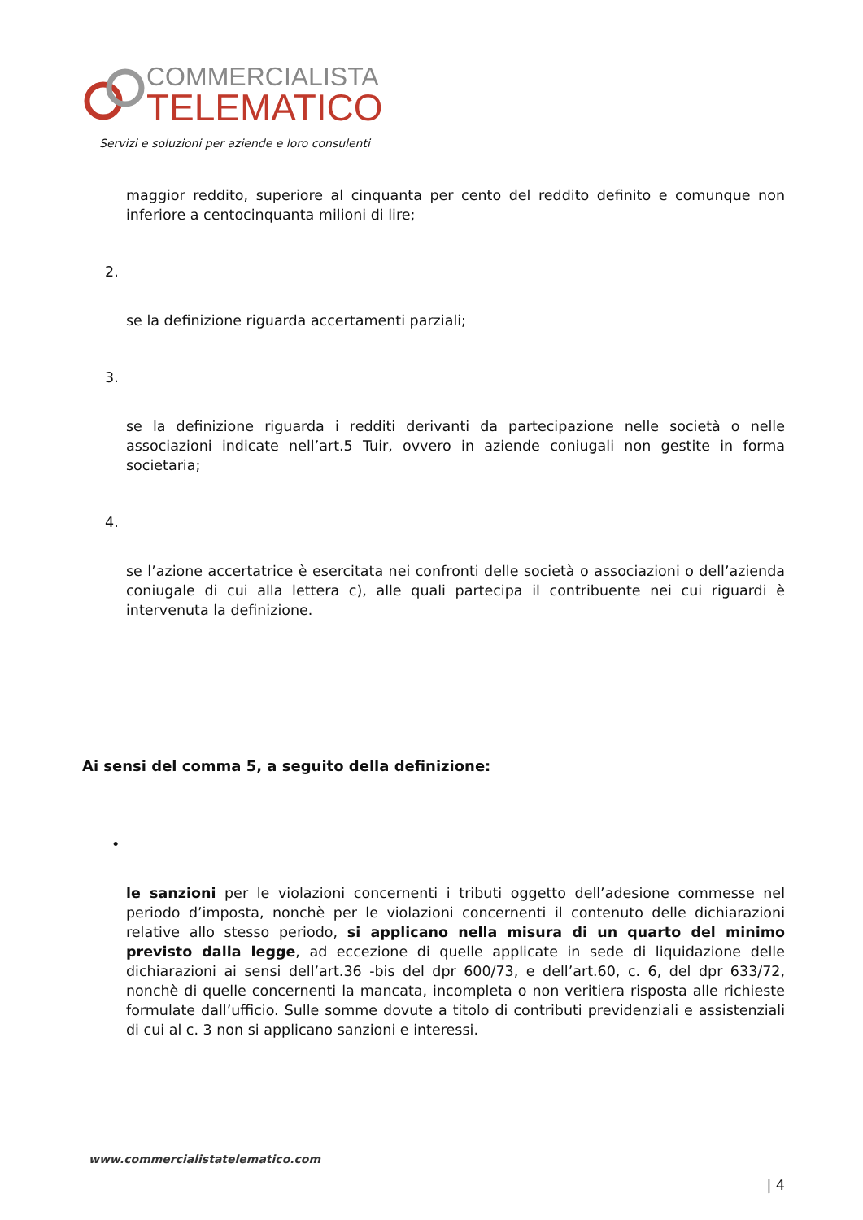COMMERCIALISTA
TELEMATICO
Servizi e soluzioni per aziende e loro consulenti
maggior reddito, superiore al cinquanta per cento del reddito definito e comunque non inferiore a centocinquanta milioni di lire;
2.
se la definizione riguarda accertamenti parziali;
3.
se la definizione riguarda i redditi derivanti da partecipazione nelle società o nelle associazioni indicate nell’art.5 Tuir, ovvero in aziende coniugali non gestite in forma societaria;
4.
se l’azione accertatrice è esercitata nei confronti delle società o associazioni o dell’azienda coniugale di cui alla lettera c), alle quali partecipa il contribuente nei cui riguardi è intervenuta la definizione.
Ai sensi del comma 5, a seguito della definizione:
•
le sanzioni per le violazioni concernenti i tributi oggetto dell’adesione commesse nel periodo d’imposta, nonchè per le violazioni concernenti il contenuto delle dichiarazioni relative allo stesso periodo, si applicano nella misura di un quarto del minimo previsto dalla legge, ad eccezione di quelle applicate in sede di liquidazione delle dichiarazioni ai sensi dell’art.36 -bis del dpr 600/73, e dell’art.60, c. 6, del dpr 633/72, nonchè di quelle concernenti la mancata, incompleta o non veritiera risposta alle richieste formulate dall’ufficio. Sulle somme dovute a titolo di contributi previdenziali e assistenziali di cui al c. 3 non si applicano sanzioni e interessi.
www.commercialistatelematico.com
| 4